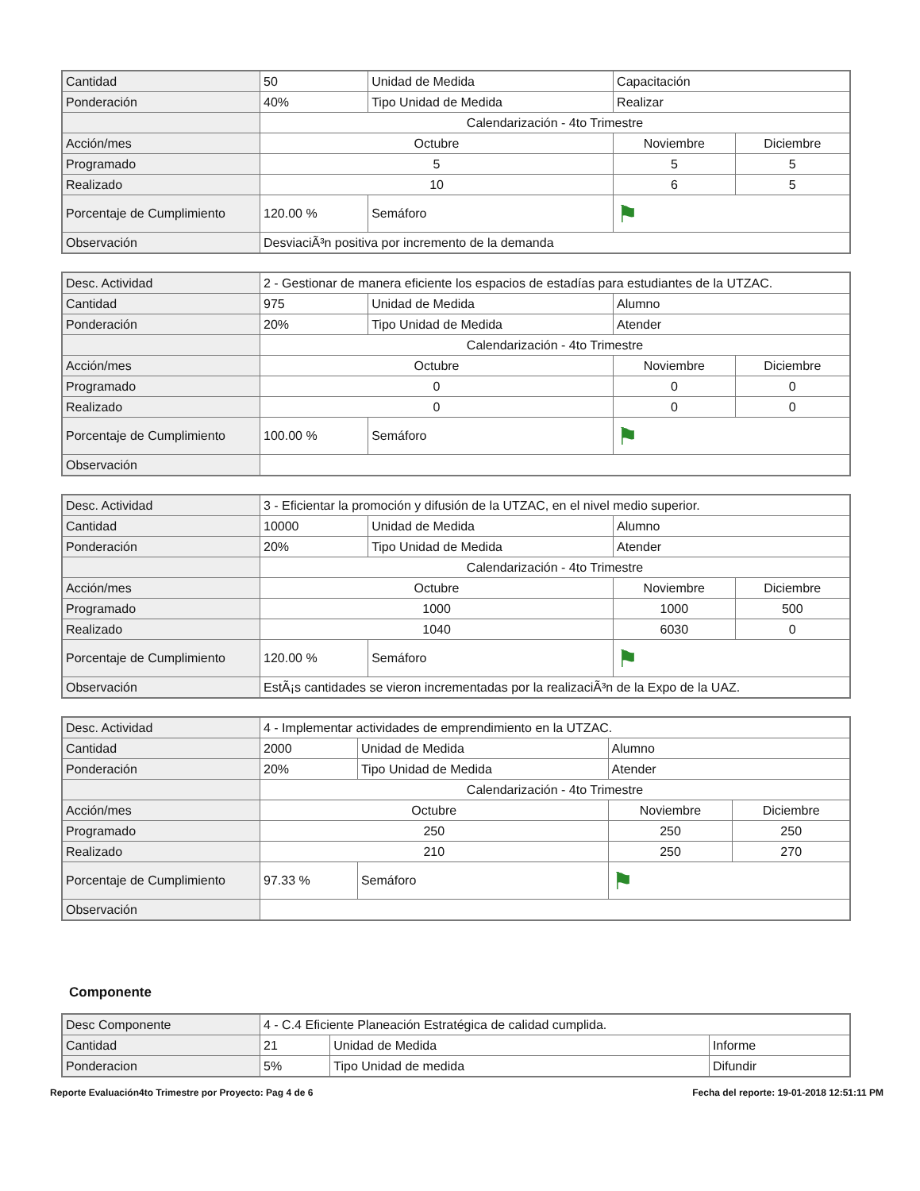| Cantidad | 50 | Unidad de Medida | Capacitación | |
| Ponderación | 40% | Tipo Unidad de Medida | Realizar | |
| | Calendarización - 4to Trimestre | | | |
| Acción/mes | Octubre | | Noviembre | Diciembre |
| Programado | 5 | | 5 | 5 |
| Realizado | 10 | | 6 | 5 |
| Porcentaje de Cumplimiento | 120.00 % | Semáforo | ⚑ | |
| Observación | DesviaciÃ³n positiva por incremento de la demanda | | | |
| Desc. Actividad | 2 - Gestionar de manera eficiente los espacios de estadías para estudiantes de la UTZAC. | | | |
| Cantidad | 975 | Unidad de Medida | Alumno | |
| Ponderación | 20% | Tipo Unidad de Medida | Atender | |
| | Calendarización - 4to Trimestre | | | |
| Acción/mes | Octubre | | Noviembre | Diciembre |
| Programado | 0 | | 0 | 0 |
| Realizado | 0 | | 0 | 0 |
| Porcentaje de Cumplimiento | 100.00 % | Semáforo | ⚑ | |
| Observación | | | | |
| Desc. Actividad | 3 - Eficientar la promoción y difusión de la UTZAC, en el nivel medio superior. | | | |
| Cantidad | 10000 | Unidad de Medida | Alumno | |
| Ponderación | 20% | Tipo Unidad de Medida | Atender | |
| | Calendarización - 4to Trimestre | | | |
| Acción/mes | Octubre | | Noviembre | Diciembre |
| Programado | 1000 | | 1000 | 500 |
| Realizado | 1040 | | 6030 | 0 |
| Porcentaje de Cumplimiento | 120.00 % | Semáforo | ⚑ | |
| Observación | EstÃ¡s cantidades se vieron incrementadas por la realizaciÃ³n de la Expo de la UAZ. | | | |
| Desc. Actividad | 4 - Implementar actividades de emprendimiento en la UTZAC. | | | |
| Cantidad | 2000 | Unidad de Medida | Alumno | |
| Ponderación | 20% | Tipo Unidad de Medida | Atender | |
| | Calendarización - 4to Trimestre | | | |
| Acción/mes | Octubre | | Noviembre | Diciembre |
| Programado | 250 | | 250 | 250 |
| Realizado | 210 | | 250 | 270 |
| Porcentaje de Cumplimiento | 97.33 % | Semáforo | ⚑ | |
| Observación | | | | |
Componente
| Desc Componente | 4 - C.4 Eficiente Planeación Estratégica de calidad cumplida. | | |
| Cantidad | 21 | Unidad de Medida | Informe |
| Ponderacion | 5% | Tipo Unidad de medida | Difundir |
Reporte Evaluación4to Trimestre por Proyecto: Pag 4 de 6 Fecha del reporte: 19-01-2018 12:51:11 PM